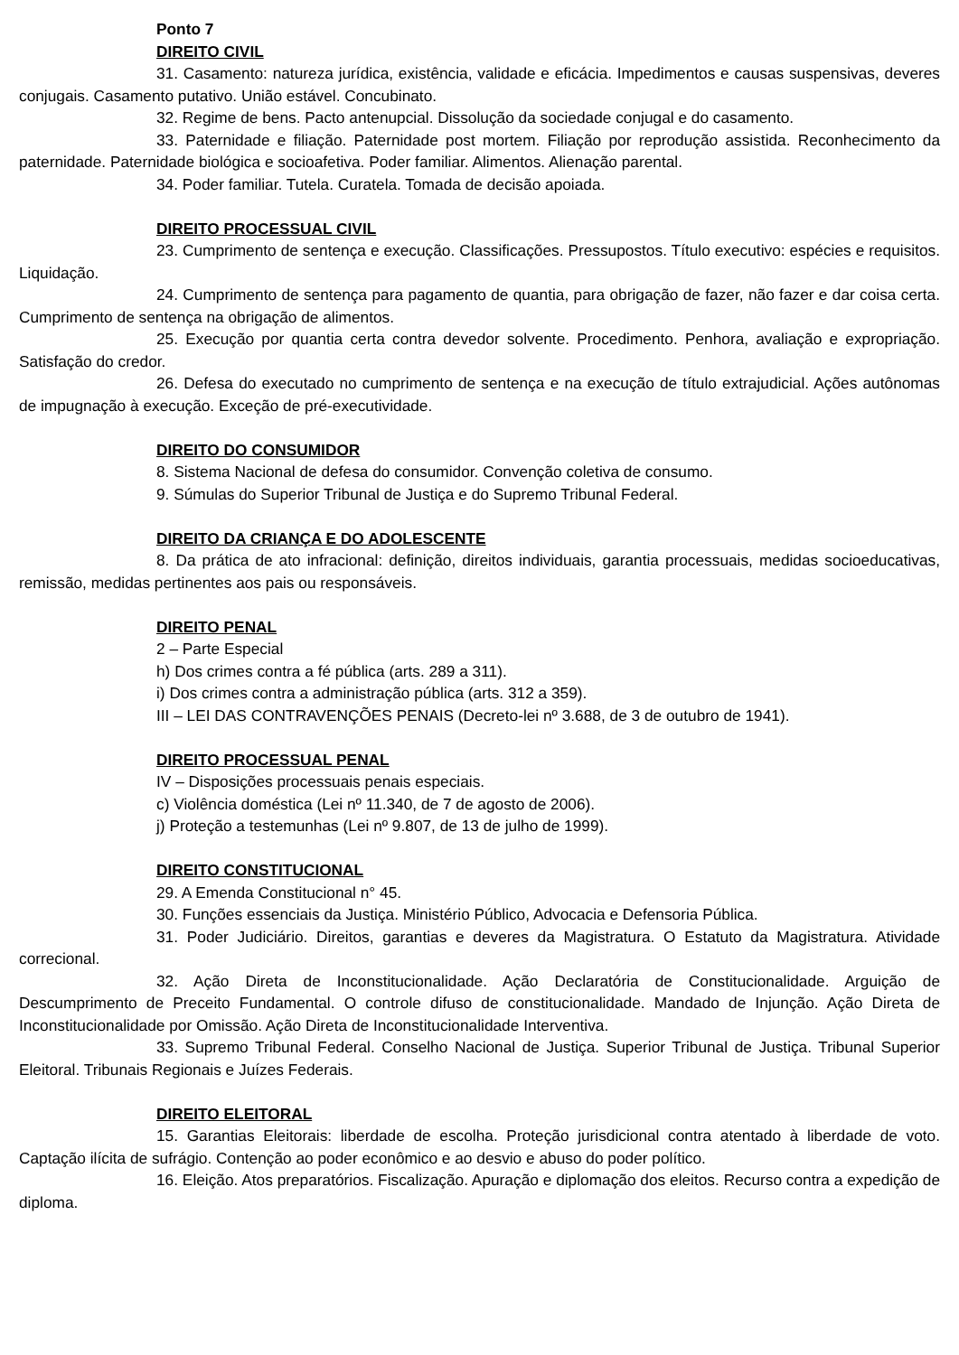Ponto 7
DIREITO CIVIL
31. Casamento: natureza jurídica, existência, validade e eficácia. Impedimentos e causas suspensivas, deveres conjugais. Casamento putativo. União estável. Concubinato.
32. Regime de bens. Pacto antenupcial. Dissolução da sociedade conjugal e do casamento.
33. Paternidade e filiação. Paternidade post mortem. Filiação por reprodução assistida. Reconhecimento da paternidade. Paternidade biológica e socioafetiva. Poder familiar. Alimentos. Alienação parental.
34. Poder familiar. Tutela. Curatela. Tomada de decisão apoiada.
DIREITO PROCESSUAL CIVIL
23. Cumprimento de sentença e execução. Classificações. Pressupostos. Título executivo: espécies e requisitos. Liquidação.
24. Cumprimento de sentença para pagamento de quantia, para obrigação de fazer, não fazer e dar coisa certa. Cumprimento de sentença na obrigação de alimentos.
25. Execução por quantia certa contra devedor solvente. Procedimento. Penhora, avaliação e expropriação. Satisfação do credor.
26. Defesa do executado no cumprimento de sentença e na execução de título extrajudicial. Ações autônomas de impugnação à execução. Exceção de pré-executividade.
DIREITO DO CONSUMIDOR
8. Sistema Nacional de defesa do consumidor. Convenção coletiva de consumo.
9. Súmulas do Superior Tribunal de Justiça e do Supremo Tribunal Federal.
DIREITO DA CRIANÇA E DO ADOLESCENTE
8. Da prática de ato infracional: definição, direitos individuais, garantia processuais, medidas socioeducativas, remissão, medidas pertinentes aos pais ou responsáveis.
DIREITO PENAL
2 – Parte Especial
h) Dos crimes contra a fé pública (arts. 289 a 311).
i) Dos crimes contra a administração pública (arts. 312 a 359).
III – LEI DAS CONTRAVENÇÕES PENAIS (Decreto-lei nº 3.688, de 3 de outubro de 1941).
DIREITO PROCESSUAL PENAL
IV – Disposições processuais penais especiais.
c) Violência doméstica (Lei nº 11.340, de 7 de agosto de 2006).
j) Proteção a testemunhas (Lei nº 9.807, de 13 de julho de 1999).
DIREITO CONSTITUCIONAL
29. A Emenda Constitucional n° 45.
30. Funções essenciais da Justiça. Ministério Público, Advocacia e Defensoria Pública.
31. Poder Judiciário. Direitos, garantias e deveres da Magistratura. O Estatuto da Magistratura. Atividade correcional.
32. Ação Direta de Inconstitucionalidade. Ação Declaratória de Constitucionalidade. Arguição de Descumprimento de Preceito Fundamental. O controle difuso de constitucionalidade. Mandado de Injunção. Ação Direta de Inconstitucionalidade por Omissão. Ação Direta de Inconstitucionalidade Interventiva.
33. Supremo Tribunal Federal. Conselho Nacional de Justiça. Superior Tribunal de Justiça. Tribunal Superior Eleitoral. Tribunais Regionais e Juízes Federais.
DIREITO ELEITORAL
15. Garantias Eleitorais: liberdade de escolha. Proteção jurisdicional contra atentado à liberdade de voto. Captação ilícita de sufrágio. Contenção ao poder econômico e ao desvio e abuso do poder político.
16. Eleição. Atos preparatórios. Fiscalização. Apuração e diplomação dos eleitos. Recurso contra a expedição de diploma.